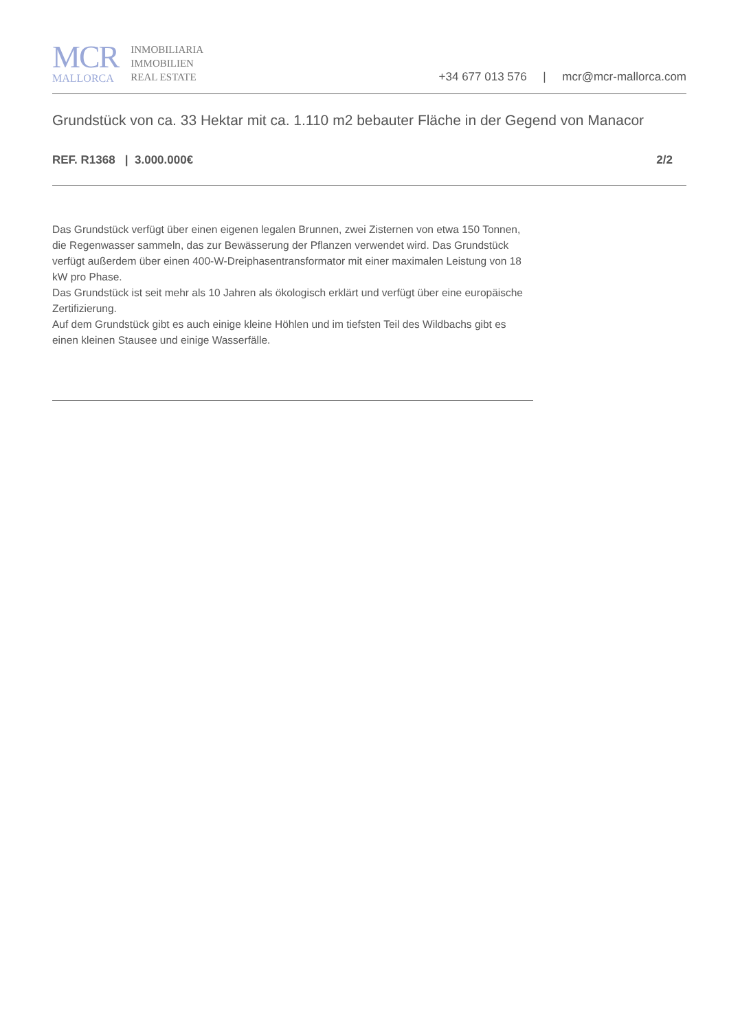MCR
MALLORCA
INMOBILIARIA
IMMOBILIEN
REAL ESTATE
+34 677 013 576 | mcr@mcr-mallorca.com
Grundstück von ca. 33 Hektar mit ca. 1.110 m2 bebauter Fläche in der Gegend von Manacor
REF. R1368 | 3.000.000€ 2/2
Das Grundstück verfügt über einen eigenen legalen Brunnen, zwei Zisternen von etwa 150 Tonnen, die Regenwasser sammeln, das zur Bewässerung der Pflanzen verwendet wird. Das Grundstück verfügt außerdem über einen 400-W-Dreiphasentransformator mit einer maximalen Leistung von 18 kW pro Phase.
Das Grundstück ist seit mehr als 10 Jahren als ökologisch erklärt und verfügt über eine europäische Zertifizierung.
Auf dem Grundstück gibt es auch einige kleine Höhlen und im tiefsten Teil des Wildbachs gibt es einen kleinen Stausee und einige Wasserfälle.